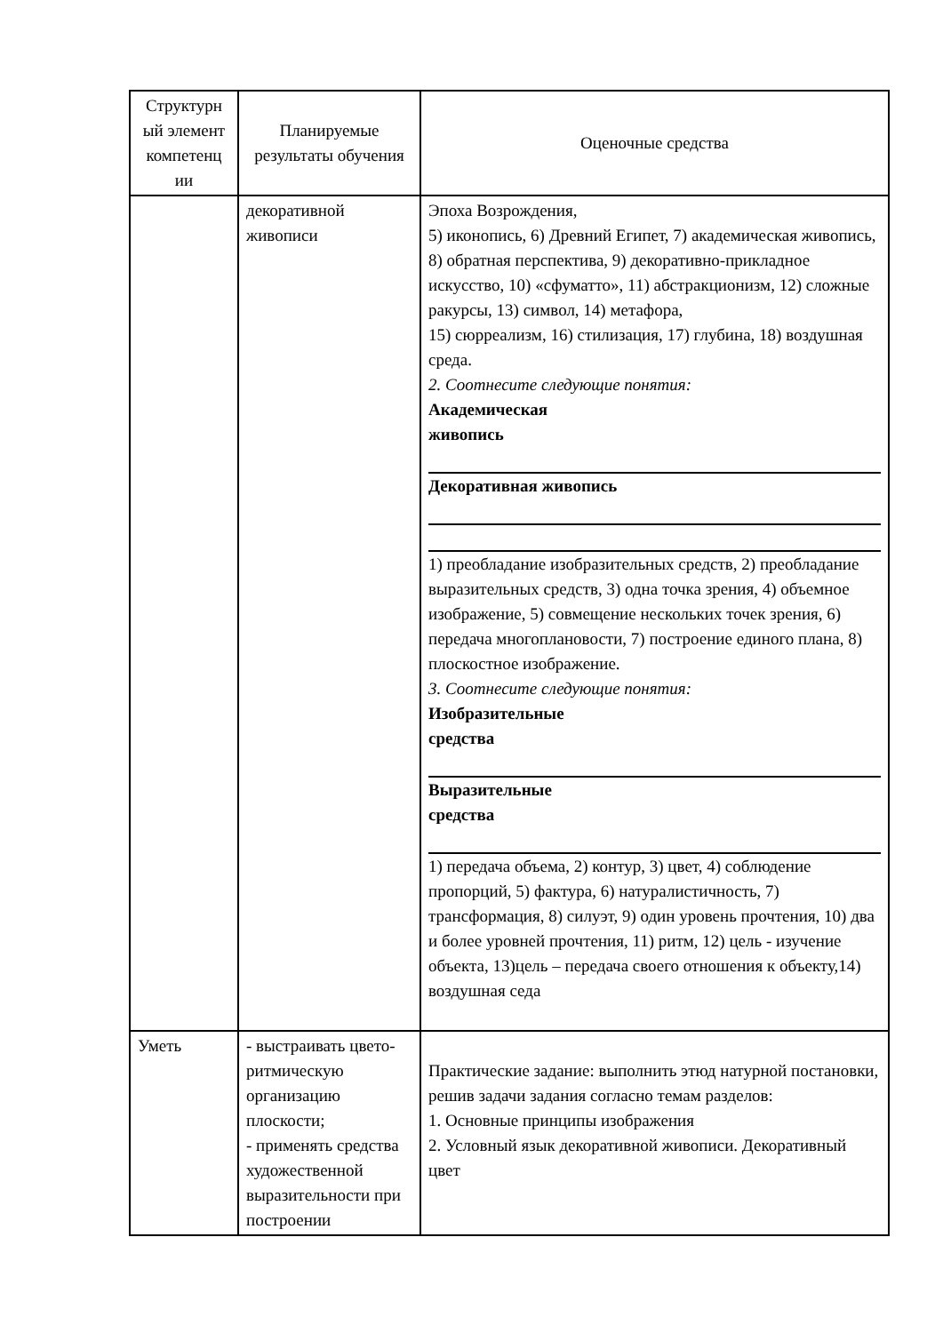| Структурн ый элемент компетенц ии | Планируемые результаты обучения | Оценочные средства |
| --- | --- | --- |
| | декоративной живописи | Эпоха Возрождения, 5) иконопись, 6) Древний Египет, 7) академическая живопись, 8) обратная перспектива, 9) декоративно-прикладное искусство, 10) «сфуматто», 11) абстракционизм, 12) сложные ракурсы, 13) символ, 14) метафора, 15) сюрреализм, 16) стилизация, 17) глубина, 18) воздушная среда. 2. Соотнесите следующие понятия: Академическая живопись Декоративная живопись 1) преобладание изобразительных средств, 2) преобладание выразительных средств, 3) одна точка зрения, 4) объемное изображение, 5) совмещение нескольких точек зрения, 6) передача многоплановости, 7) построение единого плана, 8) плоскостное изображение. 3. Соотнесите следующие понятия: Изобразительные средства Выразительные средства 1) передача объема, 2) контур, 3) цвет, 4) соблюдение пропорций, 5) фактура, 6) натуралистичность, 7) трансформация, 8) силуэт, 9) один уровень прочтения, 10) два и более уровней прочтения, 11) ритм, 12) цель - изучение объекта, 13)цель – передача своего отношения к объекту,14) воздушная седа |
| Уметь | - выстраивать цвето-ритмическую организацию плоскости; - применять средства художественной выразительности при построении | Практические задание: выполнить этюд натурной постановки, решив задачи задания согласно темам разделов: 1. Основные принципы изображения 2. Условный язык декоративной живописи. Декоративный цвет |